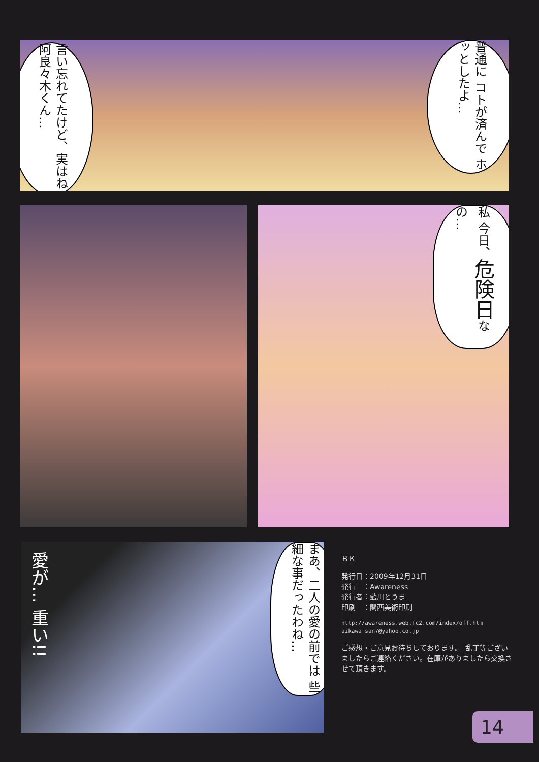言い忘れてたけど、実はね 阿良々木くん…
普通に コトが済んで ホッとしたよ…
私 今日、危険日なの…
愛が… 重い!!
まあ、二人の愛の前では 些細な事だったわね…
ＢＫ
発行日：2009年12月31日
発行　：Awareness
発行者：藍川とうま
印刷　：関西美術印刷
http://awareness.web.fc2.com/index/off.htm
aikawa_san7@yahoo.co.jp
ご感想・ご意見お待ちしております。　乱丁等ございましたらご連絡ください。在庫がありましたら交換させて頂きます。
14